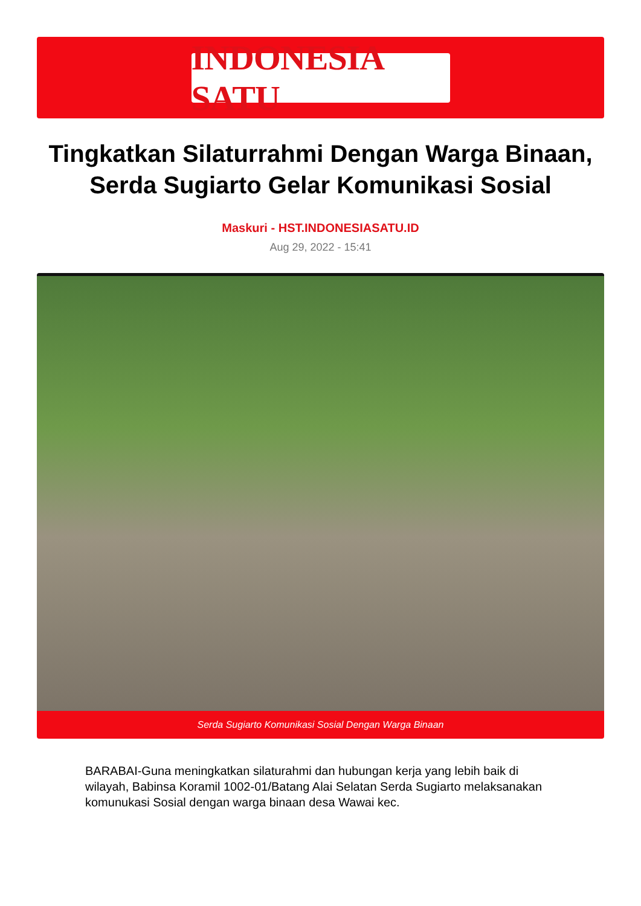INDONESIA SATU
Tingkatkan Silaturrahmi Dengan Warga Binaan, Serda Sugiarto Gelar Komunikasi Sosial
Maskuri - HST.INDONESIASATU.ID
Aug 29, 2022 - 15:41
Serda Sugiarto Komunikasi Sosial Dengan Warga Binaan
BARABAI-Guna meningkatkan silaturahmi dan hubungan kerja yang lebih baik di wilayah, Babinsa Koramil 1002-01/Batang Alai Selatan Serda Sugiarto melaksanakan komunukasi Sosial dengan warga binaan desa Wawai kec.